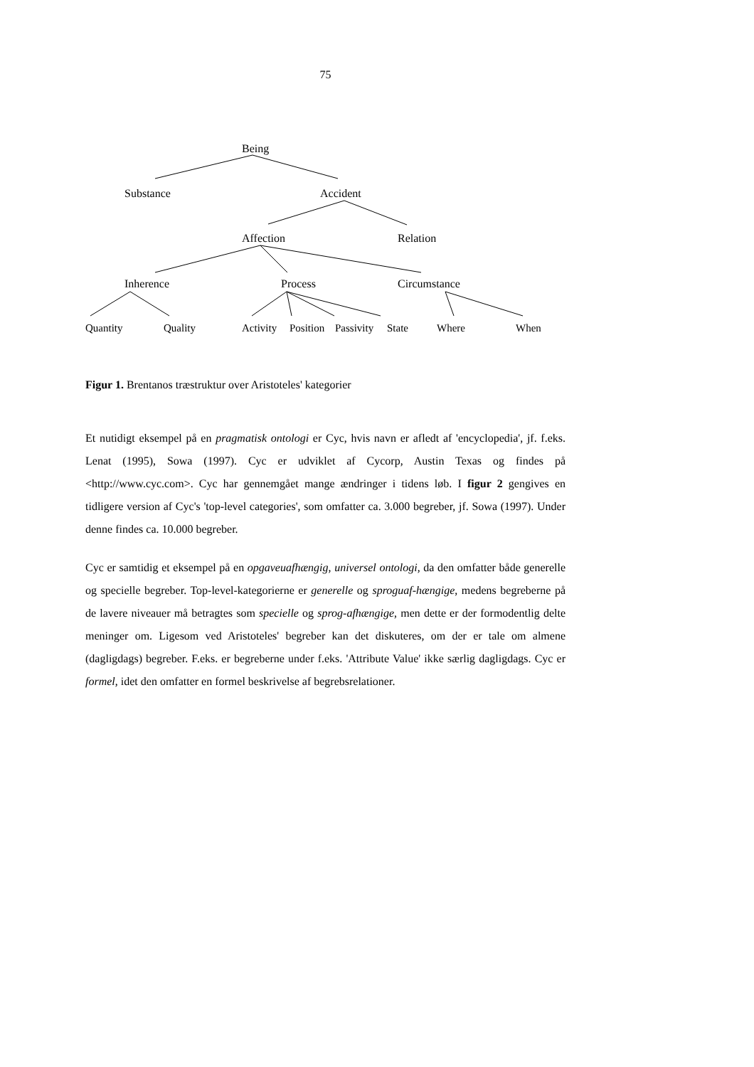75
Being
Substance Accident
Affection Relation
Inherence Process Circumstance
Quantity Quality Activity Position Passivity State Where When
Figur 1. Brentanos træstruktur over Aristoteles' kategorier
Et nutidigt eksempel på en pragmatisk ontologi er Cyc, hvis navn er afledt af 'encyclopedia', jf. f.eks. Lenat (1995), Sowa (1997). Cyc er udviklet af Cycorp, Austin Texas og findes på <http://www.cyc.com>. Cyc har gennemgået mange ændringer i tidens løb. I figur 2 gengives en tidligere version af Cyc's 'top-level categories', som omfatter ca. 3.000 begreber, jf. Sowa (1997). Under denne findes ca. 10.000 begreber.
Cyc er samtidig et eksempel på en opgaveuafhængig, universel ontologi, da den omfatter både generelle og specielle begreber. Top-level-kategorierne er generelle og sproguaf-hængige, medens begreberne på de lavere niveauer må betragtes som specielle og sprog-afhængige, men dette er der formodentlig delte meninger om. Ligesom ved Aristoteles' begreber kan det diskuteres, om der er tale om almene (dagligdags) begreber. F.eks. er begreberne under f.eks. 'Attribute Value' ikke særlig dagligdags. Cyc er formel, idet den omfatter en formel beskrivelse af begrebsrelationer.